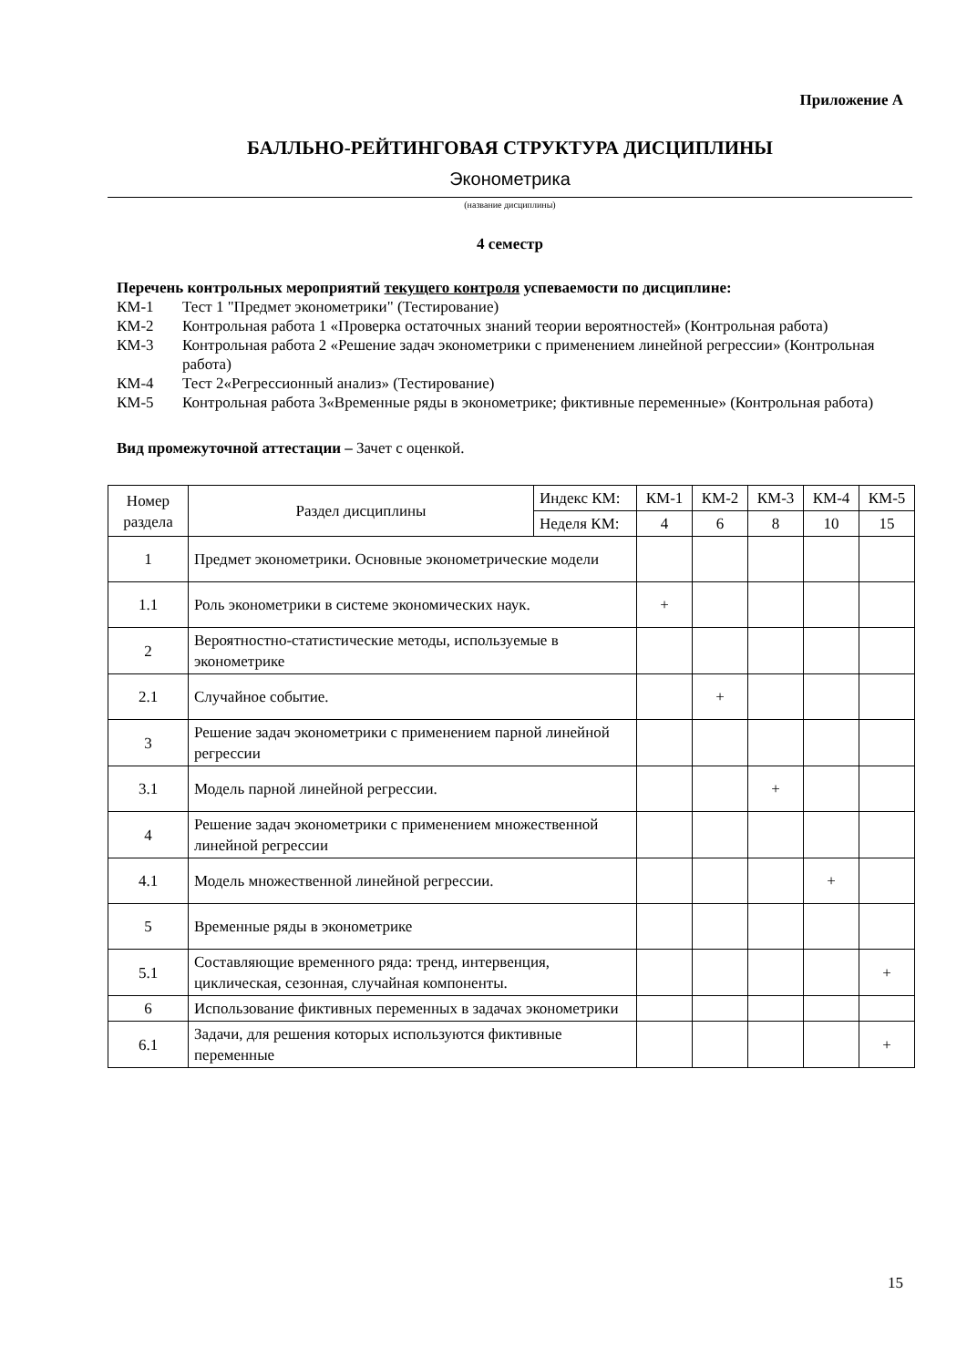Приложение А
БАЛЛЬНО-РЕЙТИНГОВАЯ СТРУКТУРА ДИСЦИПЛИНЫ
Эконометрика
(название дисциплины)
4 семестр
Перечень контрольных мероприятий текущего контроля успеваемости по дисциплине:
КМ-1 Тест 1 "Предмет эконометрики" (Тестирование)
КМ-2 Контрольная работа 1 «Проверка остаточных знаний теории вероятностей» (Контрольная работа)
КМ-3 Контрольная работа 2 «Решение задач эконометрики с применением линейной регрессии» (Контрольная работа)
КМ-4 Тест 2«Регрессионный анализ» (Тестирование)
КМ-5 Контрольная работа 3«Временные ряды в эконометрике; фиктивные переменные» (Контрольная работа)
Вид промежуточной аттестации – Зачет с оценкой.
| Номер раздела | Раздел дисциплины | Индекс КМ: | КМ-1 | КМ-2 | КМ-3 | КМ-4 | КМ-5 |
| | | Неделя КМ: | 4 | 6 | 8 | 10 | 15 |
| 1 | Предмет эконометрики. Основные эконометрические модели | | | | | | |
| 1.1 | Роль эконометрики в системе экономических наук. | | + | | | | |
| 2 | Вероятностно-статистические методы, используемые в эконометрике | | | | | | |
| 2.1 | Случайное событие. | | | + | | | |
| 3 | Решение задач эконометрики с применением парной линейной регрессии | | | | | | |
| 3.1 | Модель парной линейной регрессии. | | | | + | | |
| 4 | Решение задач эконометрики с применением множественной линейной регрессии | | | | | | |
| 4.1 | Модель множественной линейной регрессии. | | | | | + | |
| 5 | Временные ряды в эконометрике | | | | | | |
| 5.1 | Составляющие временного ряда: тренд, интервенция, циклическая, сезонная, случайная компоненты. | | | | | | + |
| 6 | Использование фиктивных переменных в задачах эконометрики | | | | | | |
| 6.1 | Задачи, для решения которых используются фиктивные переменные | | | | | | + |
15